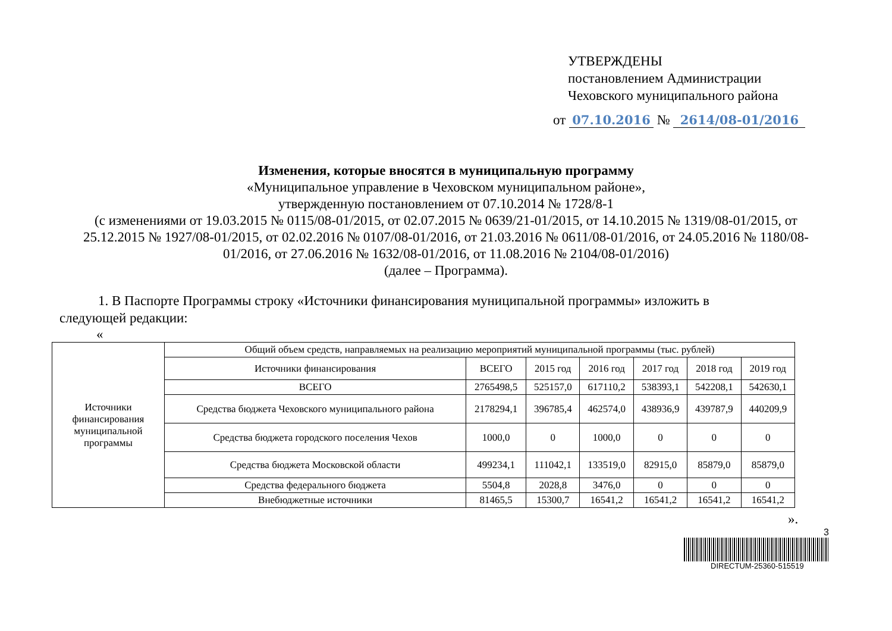УТВЕРЖДЕНЫ
постановлением Администрации
Чеховского муниципального района
от 07.10.2016 № 2614/08-01/2016
Изменения, которые вносятся в муниципальную программу
«Муниципальное управление в Чеховском муниципальном районе»,
утвержденную постановлением от 07.10.2014 № 1728/8-1
(с изменениями от 19.03.2015 № 0115/08-01/2015, от 02.07.2015 № 0639/21-01/2015, от 14.10.2015 № 1319/08-01/2015, от 25.12.2015 № 1927/08-01/2015, от 02.02.2016 № 0107/08-01/2016, от 21.03.2016 № 0611/08-01/2016, от 24.05.2016 № 1180/08-01/2016, от 27.06.2016 № 1632/08-01/2016, от 11.08.2016 № 2104/08-01/2016)
(далее – Программа).
1. В Паспорте Программы строку «Источники финансирования муниципальной программы» изложить в следующей редакции:
«
| Источники финансирования муниципальной программы | Общий объем средств, направляемых на реализацию мероприятий муниципальной программы (тыс. рублей) | | | | | | |
| | Источники финансирования | ВСЕГО | 2015 год | 2016 год | 2017 год | 2018 год | 2019 год |
| | ВСЕГО | 2765498,5 | 525157,0 | 617110,2 | 538393,1 | 542208,1 | 542630,1 |
| | Средства бюджета Чеховского муниципального района | 2178294,1 | 396785,4 | 462574,0 | 438936,9 | 439787,9 | 440209,9 |
| | Средства бюджета городского поселения Чехов | 1000,0 | 0 | 1000,0 | 0 | 0 | 0 |
| | Средства бюджета Московской области | 499234,1 | 111042,1 | 133519,0 | 82915,0 | 85879,0 | 85879,0 |
| | Средства федерального бюджета | 5504,8 | 2028,8 | 3476,0 | 0 | 0 | 0 |
| | Внебюджетные источники | 81465,5 | 15300,7 | 16541,2 | 16541,2 | 16541,2 | 16541,2 |
».
3
DIRECTUM-25360-515519